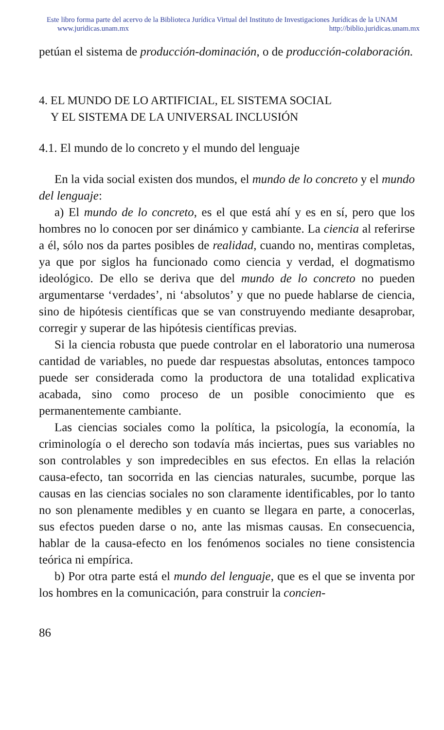Este libro forma parte del acervo de la Biblioteca Jurídica Virtual del Instituto de Investigaciones Jurídicas de la UNAM
www.juridicas.unam.mx http://biblio.juridicas.unam.mx
petúan el sistema de producción-dominación, o de producción-colaboración.
4. EL MUNDO DE LO ARTIFICIAL, EL SISTEMA SOCIAL
Y EL SISTEMA DE LA UNIVERSAL INCLUSIÓN
4.1. El mundo de lo concreto y el mundo del lenguaje
En la vida social existen dos mundos, el mundo de lo concreto y el mundo del lenguaje:
a) El mundo de lo concreto, es el que está ahí y es en sí, pero que los hombres no lo conocen por ser dinámico y cambiante. La ciencia al referirse a él, sólo nos da partes posibles de realidad, cuando no, mentiras completas, ya que por siglos ha funcionado como ciencia y verdad, el dogmatismo ideológico. De ello se deriva que del mundo de lo concreto no pueden argumentarse ‘verdades’, ni ‘absolutos’ y que no puede hablarse de ciencia, sino de hipótesis científicas que se van construyendo mediante desaprobar, corregir y superar de las hipótesis científicas previas.
Si la ciencia robusta que puede controlar en el laboratorio una numerosa cantidad de variables, no puede dar respuestas absolutas, entonces tampoco puede ser considerada como la productora de una totalidad explicativa acabada, sino como proceso de un posible conocimiento que es permanentemente cambiante.
Las ciencias sociales como la política, la psicología, la economía, la criminología o el derecho son todavía más inciertas, pues sus variables no son controlables y son impredecibles en sus efectos. En ellas la relación causa-efecto, tan socorrida en las ciencias naturales, sucumbe, porque las causas en las ciencias sociales no son claramente identificables, por lo tanto no son plenamente medibles y en cuanto se llegara en parte, a conocerlas, sus efectos pueden darse o no, ante las mismas causas. En consecuencia, hablar de la causa-efecto en los fenómenos sociales no tiene consistencia teórica ni empírica.
b) Por otra parte está el mundo del lenguaje, que es el que se inventa por los hombres en la comunicación, para construir la concien-
86